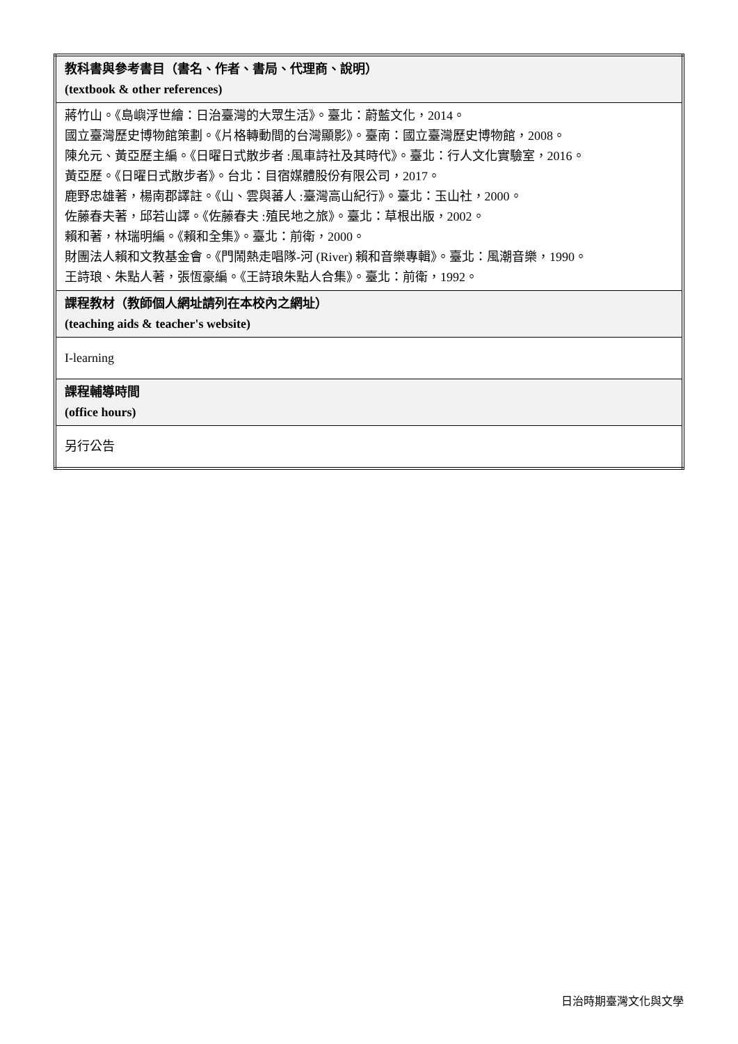| 教科書與參考書目（書名、作者、書局、代理商、說明） (textbook & other references) |
| 蔣竹山。《島嶼浮世繪：日治臺灣的大眾生活》。臺北：蔚藍文化，2014。 國立臺灣歷史博物館策劃。《片格轉動間的台灣顯影》。臺南：國立臺灣歷史博物館，2008。 陳允元、黃亞歷主編。《日曜日式散步者 :風車詩社及其時代》。臺北：行人文化實驗室，2016。 黃亞歷。《日曜日式散步者》。台北：目宿媒體股份有限公司，2017。 鹿野忠雄著，楊南郡譯註。《山、雲與蕃人 :臺灣高山紀行》。臺北：玉山社，2000。 佐藤春夫著，邱若山譯。《佐藤春夫 :殖民地之旅》。臺北：草根出版，2002。 賴和著，林瑞明編。《賴和全集》。臺北：前衛，2000。 財團法人賴和文教基金會。《門鬧熱走唱隊-河 (River) 賴和音樂專輯》。臺北：風潮音樂，1990。 王詩琅、朱點人著，張恆豪編。《王詩琅朱點人合集》。臺北：前衛，1992。 |
| 課程教材（教師個人網址請列在本校內之網址） (teaching aids & teacher's website) |
| I-learning |
| 課程輔導時間 (office hours) |
| 另行公告 |
日治時期臺灣文化與文學